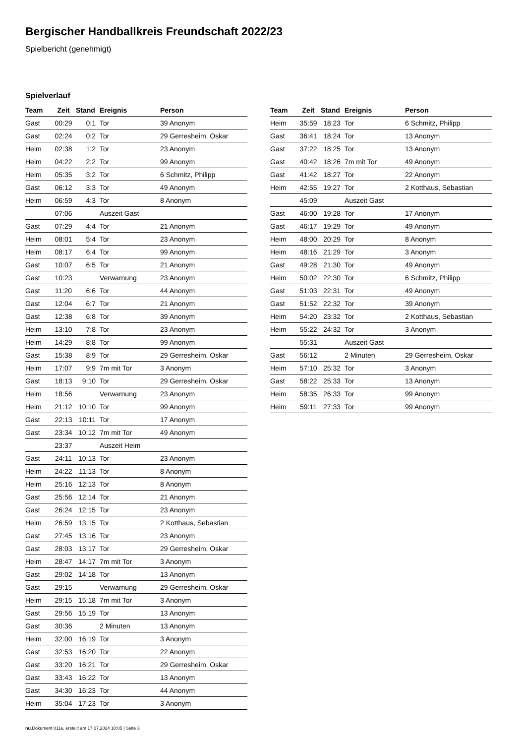Bergischer Handballkreis Freundschaft 2022/23
Spielbericht (genehmigt)
Spielverlauf
| Team | Zeit | Stand | Ereignis | Person |
| --- | --- | --- | --- | --- |
| Gast | 00:29 | 0:1 | Tor | 39 Anonym |
| Gast | 02:24 | 0:2 | Tor | 29 Gerresheim, Oskar |
| Heim | 02:38 | 1:2 | Tor | 23 Anonym |
| Heim | 04:22 | 2:2 | Tor | 99 Anonym |
| Heim | 05:35 | 3:2 | Tor | 6 Schmitz, Philipp |
| Gast | 06:12 | 3:3 | Tor | 49 Anonym |
| Heim | 06:59 | 4:3 | Tor | 8 Anonym |
| | 07:06 | | Auszeit Gast | |
| Gast | 07:29 | 4:4 | Tor | 21 Anonym |
| Heim | 08:01 | 5:4 | Tor | 23 Anonym |
| Heim | 08:17 | 6:4 | Tor | 99 Anonym |
| Gast | 10:07 | 6:5 | Tor | 21 Anonym |
| Gast | 10:23 | | Verwarnung | 23 Anonym |
| Gast | 11:20 | 6:6 | Tor | 44 Anonym |
| Gast | 12:04 | 6:7 | Tor | 21 Anonym |
| Gast | 12:38 | 6:8 | Tor | 39 Anonym |
| Heim | 13:10 | 7:8 | Tor | 23 Anonym |
| Heim | 14:29 | 8:8 | Tor | 99 Anonym |
| Gast | 15:38 | 8:9 | Tor | 29 Gerresheim, Oskar |
| Heim | 17:07 | 9:9 | 7m mit Tor | 3 Anonym |
| Gast | 18:13 | 9:10 | Tor | 29 Gerresheim, Oskar |
| Heim | 18:56 | | Verwarnung | 23 Anonym |
| Heim | 21:12 | 10:10 | Tor | 99 Anonym |
| Gast | 22:13 | 10:11 | Tor | 17 Anonym |
| Gast | 23:34 | 10:12 | 7m mit Tor | 49 Anonym |
| | 23:37 | | Auszeit Heim | |
| Gast | 24:11 | 10:13 | Tor | 23 Anonym |
| Heim | 24:22 | 11:13 | Tor | 8 Anonym |
| Heim | 25:16 | 12:13 | Tor | 8 Anonym |
| Gast | 25:56 | 12:14 | Tor | 21 Anonym |
| Gast | 26:24 | 12:15 | Tor | 23 Anonym |
| Heim | 26:59 | 13:15 | Tor | 2 Kotthaus, Sebastian |
| Gast | 27:45 | 13:16 | Tor | 23 Anonym |
| Gast | 28:03 | 13:17 | Tor | 29 Gerresheim, Oskar |
| Heim | 28:47 | 14:17 | 7m mit Tor | 3 Anonym |
| Gast | 29:02 | 14:18 | Tor | 13 Anonym |
| Gast | 29:15 | | Verwarnung | 29 Gerresheim, Oskar |
| Heim | 29:15 | 15:18 | 7m mit Tor | 3 Anonym |
| Gast | 29:56 | 15:19 | Tor | 13 Anonym |
| Gast | 30:36 | | 2 Minuten | 13 Anonym |
| Heim | 32:00 | 16:19 | Tor | 3 Anonym |
| Gast | 32:53 | 16:20 | Tor | 22 Anonym |
| Gast | 33:20 | 16:21 | Tor | 29 Gerresheim, Oskar |
| Gast | 33:43 | 16:22 | Tor | 13 Anonym |
| Gast | 34:30 | 16:23 | Tor | 44 Anonym |
| Heim | 35:04 | 17:23 | Tor | 3 Anonym |
| Team | Zeit | Stand | Ereignis | Person |
| --- | --- | --- | --- | --- |
| Heim | 35:59 | 18:23 | Tor | 6 Schmitz, Philipp |
| Gast | 36:41 | 18:24 | Tor | 13 Anonym |
| Gast | 37:22 | 18:25 | Tor | 13 Anonym |
| Gast | 40:42 | 18:26 | 7m mit Tor | 49 Anonym |
| Gast | 41:42 | 18:27 | Tor | 22 Anonym |
| Heim | 42:55 | 19:27 | Tor | 2 Kotthaus, Sebastian |
| | 45:09 | | Auszeit Gast | |
| Gast | 46:00 | 19:28 | Tor | 17 Anonym |
| Gast | 46:17 | 19:29 | Tor | 49 Anonym |
| Heim | 48:00 | 20:29 | Tor | 8 Anonym |
| Heim | 48:16 | 21:29 | Tor | 3 Anonym |
| Gast | 49:28 | 21:30 | Tor | 49 Anonym |
| Heim | 50:02 | 22:30 | Tor | 6 Schmitz, Philipp |
| Gast | 51:03 | 22:31 | Tor | 49 Anonym |
| Gast | 51:52 | 22:32 | Tor | 39 Anonym |
| Heim | 54:20 | 23:32 | Tor | 2 Kotthaus, Sebastian |
| Heim | 55:22 | 24:32 | Tor | 3 Anonym |
| | 55:31 | | Auszeit Gast | |
| Gast | 56:12 | | 2 Minuten | 29 Gerresheim, Oskar |
| Heim | 57:10 | 25:32 | Tor | 3 Anonym |
| Gast | 58:22 | 25:33 | Tor | 13 Anonym |
| Heim | 58:35 | 26:33 | Tor | 99 Anonym |
| Heim | 59:11 | 27:33 | Tor | 99 Anonym |
nu.Dokument 011e, erstellt am 17.07.2024 10:05 | Seite 3